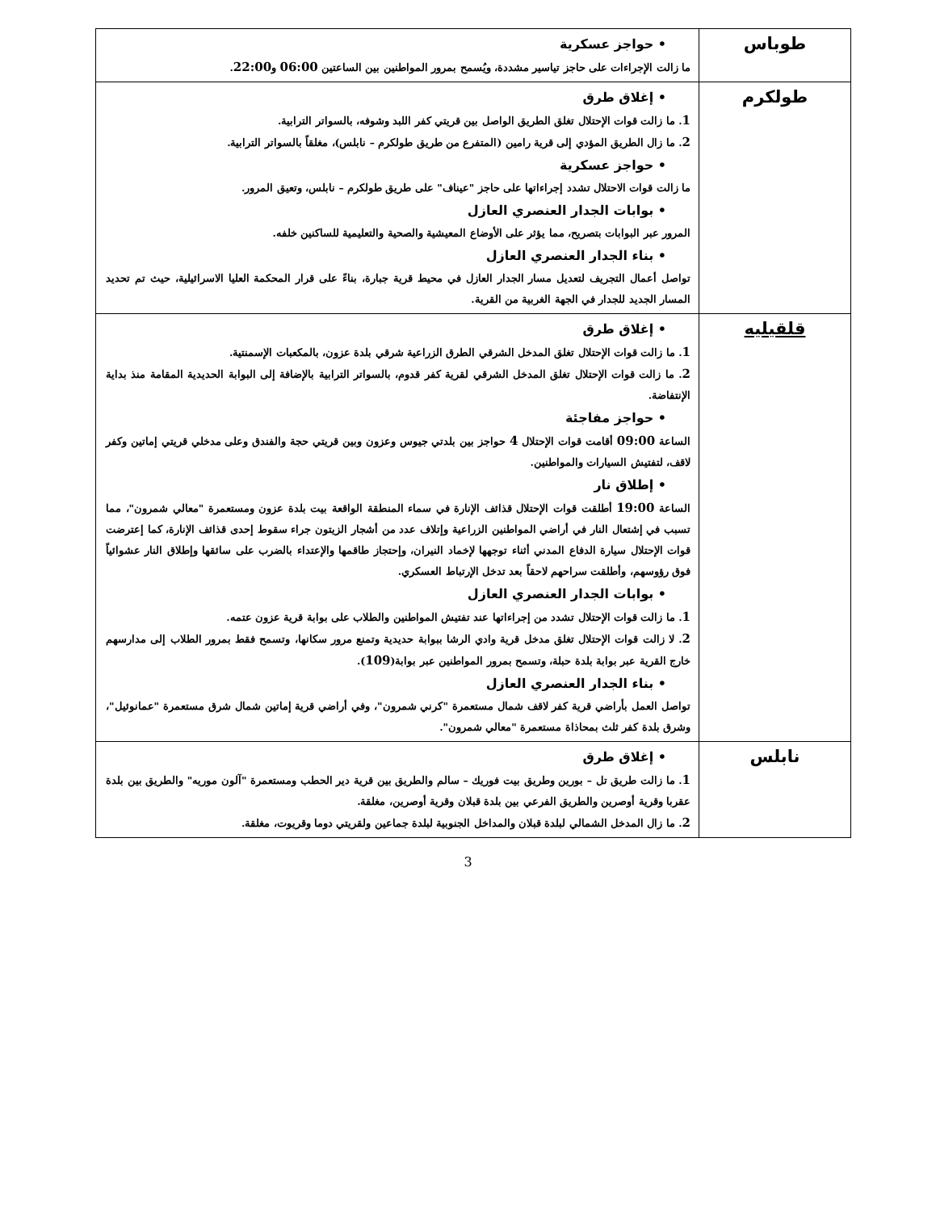| طوباس | • حواجز عسكرية ما زالت الإجراءات على حاجز تياسير مشددة، ويُسمح بمرور المواطنين بين الساعتين 06:00 و 22:00 . |
| طولكرم | • إغلاق طرق 1 . ما زالت قوات الإحتلال تغلق الطريق الواصل بين قريتي كفر اللبد وشوفه، بالسواتر الترابية. 2 . ما زال الطريق المؤدي إلى قرية رامين (المتفرع من طريق طولكرم – نابلس)، مغلقاً بالسواتر الترابية. • حواجز عسكرية ما زالت قوات الاحتلال تشدد إجراءاتها على حاجز "عيناف" على طريق طولكرم – نابلس، وتعيق المرور. • بوابات الجدار العنصري العازل المرور عبر البوابات بتصريح، مما يؤثر على الأوضاع المعيشية والصحية والتعليمية للساكنين خلفه. • بناء الجدار العنصري العازل تواصل أعمال التجريف لتعديل مسار الجدار العازل في محيط قرية جبارة، بناءً على قرار المحكمة العليا الاسرائيلية، حيث تم تحديد المسار الجديد للجدار في الجهة الغربية من القرية. |
| قلقيليه | • إغلاق طرق 1 . ما زالت قوات الإحتلال تغلق المدخل الشرقي الطرق الزراعية شرقي بلدة عزون، بالمكعبات الإسمنتية. 2 . ما زالت قوات الإحتلال تغلق المدخل الشرقي لقرية كفر قدوم، بالسواتر الترابية بالإضافة إلى البوابة الحديدية المقامة منذ بداية الإنتفاضة. • حواجز مفاجئة الساعة 09:00 أقامت قوات الإحتلال 4 حواجز بين بلدتي جيوس وعزون وبين قريتي حجة والفندق وعلى مدخلي قريتي إماتين وكفر لاقف، لتفتيش السيارات والمواطنين. • إطلاق نار الساعة 19:00 أطلقت قوات الإحتلال قذائف الإنارة في سماء المنطقة الواقعة بيت بلدة عزون ومستعمرة "معالي شمرون"، مما تسبب في إشتعال النار في أراضي المواطنين الزراعية وإتلاف عدد من أشجار الزيتون جراء سقوط إحدى قذائف الإنارة، كما إعترضت قوات الإحتلال سيارة الدفاع المدني أثناء توجهها لإخماد النيران، وإحتجاز طاقمها والإعتداء بالضرب على سائقها وإطلاق النار عشوائياً فوق رؤوسهم، وأطلقت سراحهم لاحقاً بعد تدخل الإرتباط العسكري. • بوابات الجدار العنصري العازل 1 . ما زالت قوات الإحتلال تشدد من إجراءاتها عند تفتيش المواطنين والطلاب على بوابة قرية عزون عتمه. 2 . لا زالت قوات الإحتلال تغلق مدخل قرية وادي الرشا ببوابة حديدية وتمنع مرور سكانها، وتسمح فقط بمرور الطلاب إلى مدارسهم خارج القرية عبر بوابة بلدة حبلة، وتسمح بمرور المواطنين عبر بوابة( 109 ). • بناء الجدار العنصري العازل تواصل العمل بأراضي قرية كفر لاقف شمال مستعمرة "كرني شمرون"، وفي أراضي قرية إماتين شمال شرق مستعمرة "عمانوئيل"، وشرق بلدة كفر ثلث بمحاذاة مستعمرة "معالي شمرون". |
| نابلس | • إغلاق طرق 1 . ما زالت طريق تل – بورين وطريق بيت فوريك – سالم والطريق بين قرية دير الحطب ومستعمرة "آلون موريه" والطريق بين بلدة عقربا وقرية أوصرين والطريق الفرعي بين بلدة قبلان وقرية أوصرين، مغلقة. 2 . ما زال المدخل الشمالي لبلدة قبلان والمداخل الجنوبية لبلدة جماعين ولقريتي دوما وقريوت، مغلقة. |
3